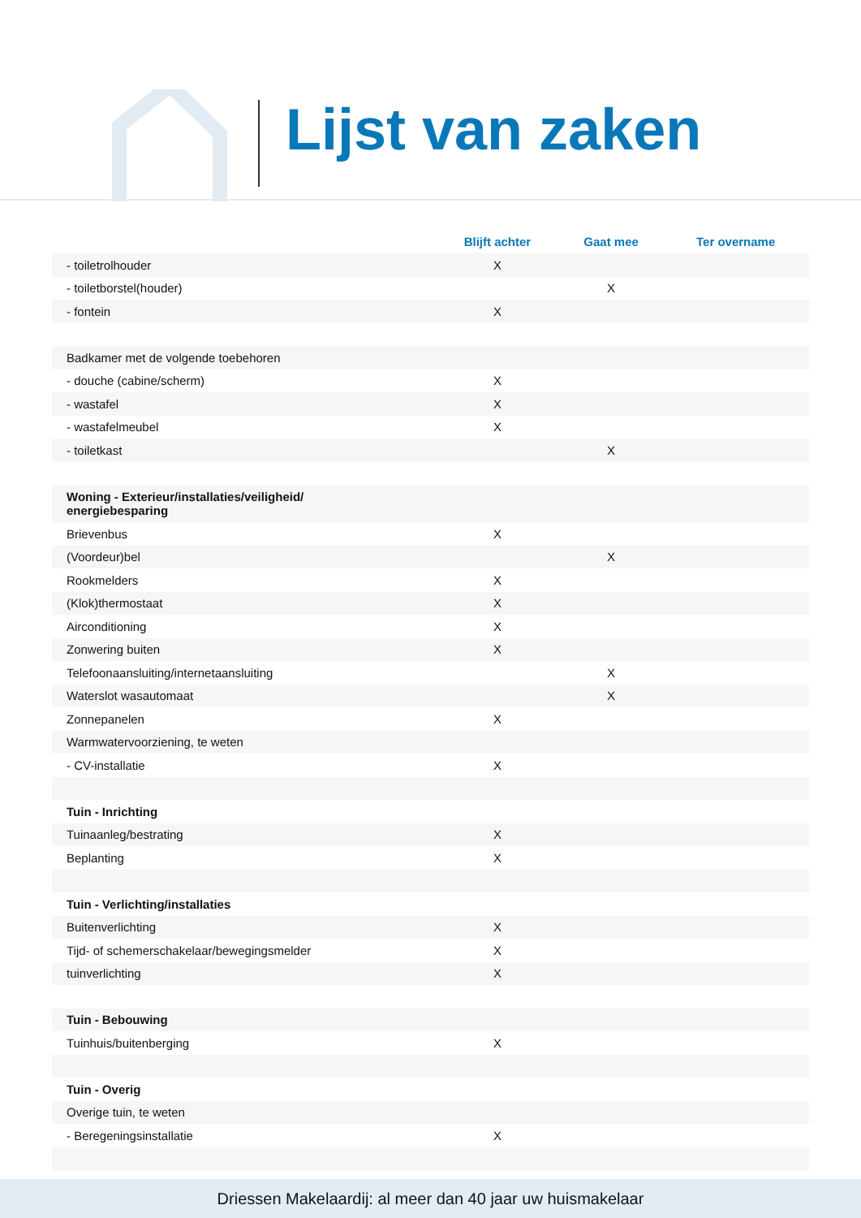Lijst van zaken
| | Blijft achter | Gaat mee | Ter overname |
| --- | --- | --- | --- |
| - toiletrolhouder | X | | |
| - toiletborstel(houder) | | X | |
| - fontein | X | | |
| Badkamer met de volgende toebehoren | | | |
| - douche (cabine/scherm) | X | | |
| - wastafel | X | | |
| - wastafelmeubel | X | | |
| - toiletkast | | X | |
| Woning - Exterieur/installaties/veiligheid/ energiebesparing | | | |
| Brievenbus | X | | |
| (Voordeur)bel | | X | |
| Rookmelders | X | | |
| (Klok)thermostaat | X | | |
| Airconditioning | X | | |
| Zonwering buiten | X | | |
| Telefoonaansluiting/internetaansluiting | | X | |
| Waterslot wasautomaat | | X | |
| Zonnepanelen | X | | |
| Warmwatervoorziening, te weten | | | |
| - CV-installatie | X | | |
| Tuin - Inrichting | | | |
| Tuinaanleg/bestrating | X | | |
| Beplanting | X | | |
| Tuin - Verlichting/installaties | | | |
| Buitenverlichting | X | | |
| Tijd- of schemerschakelaar/bewegingsmelder | X | | |
| tuinverlichting | X | | |
| Tuin - Bebouwing | | | |
| Tuinhuis/buitenberging | X | | |
| Tuin - Overig | | | |
| Overige tuin, te weten | | | |
| - Beregeningsinstallatie | X | | |
Driessen Makelaardij: al meer dan 40 jaar uw huismakelaar